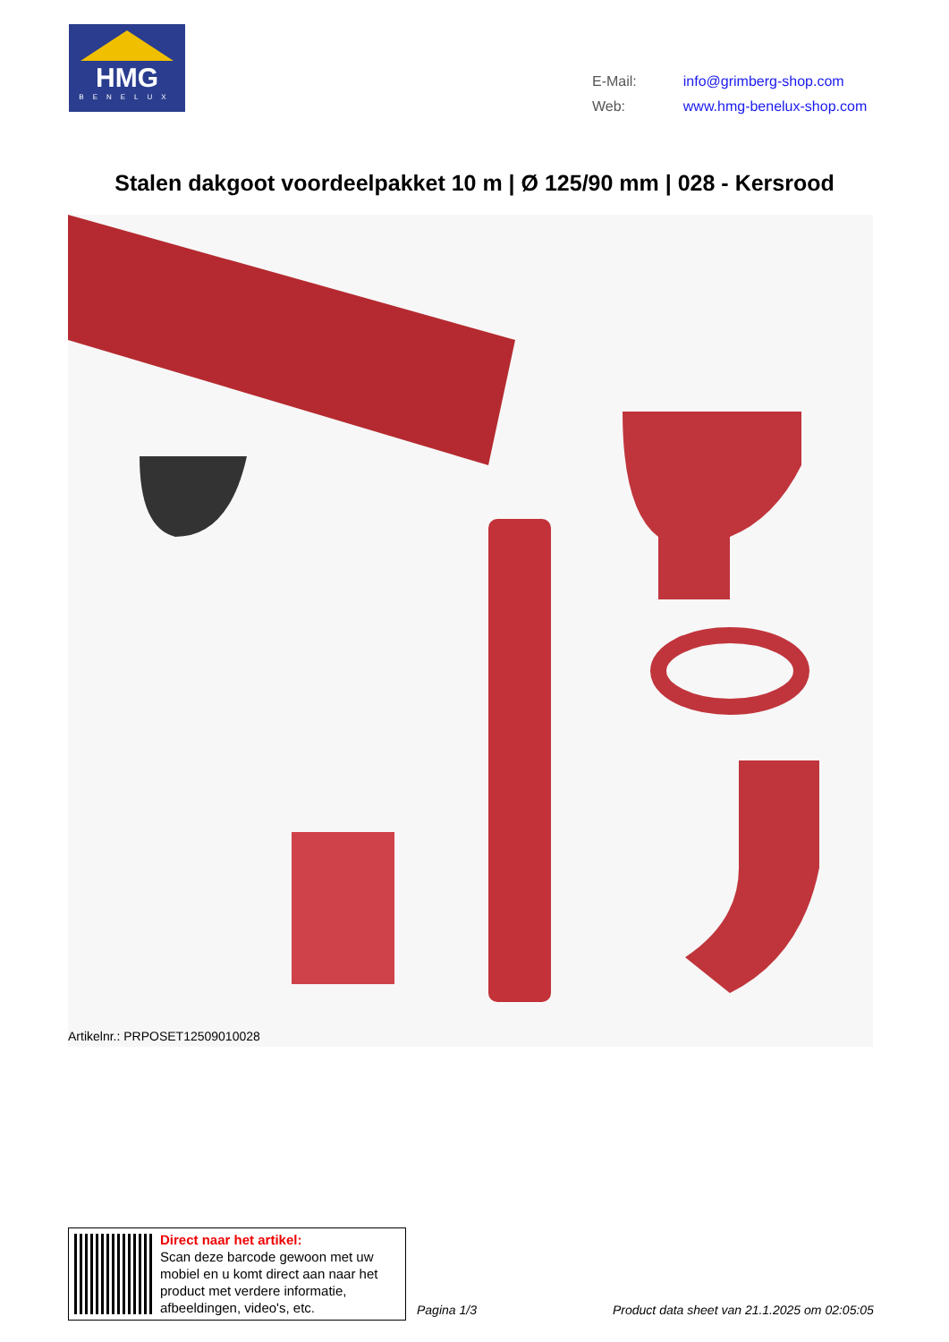HMG
BENELUX
| E-Mail: | info@grimberg-shop.com |
| Web: | www.hmg-benelux-shop.com |
Stalen dakgoot voordeelpakket 10 m | Ø 125/90 mm | 028 - Kersrood
Artikelnr.: PRPOSET12509010028
Direct naar het artikel:
Scan deze barcode gewoon met uw
mobiel en u komt direct aan naar het
product met verdere informatie,
afbeeldingen, video's, etc.
Pagina 1/3
Product data sheet van 21.1.2025 om 02:05:05